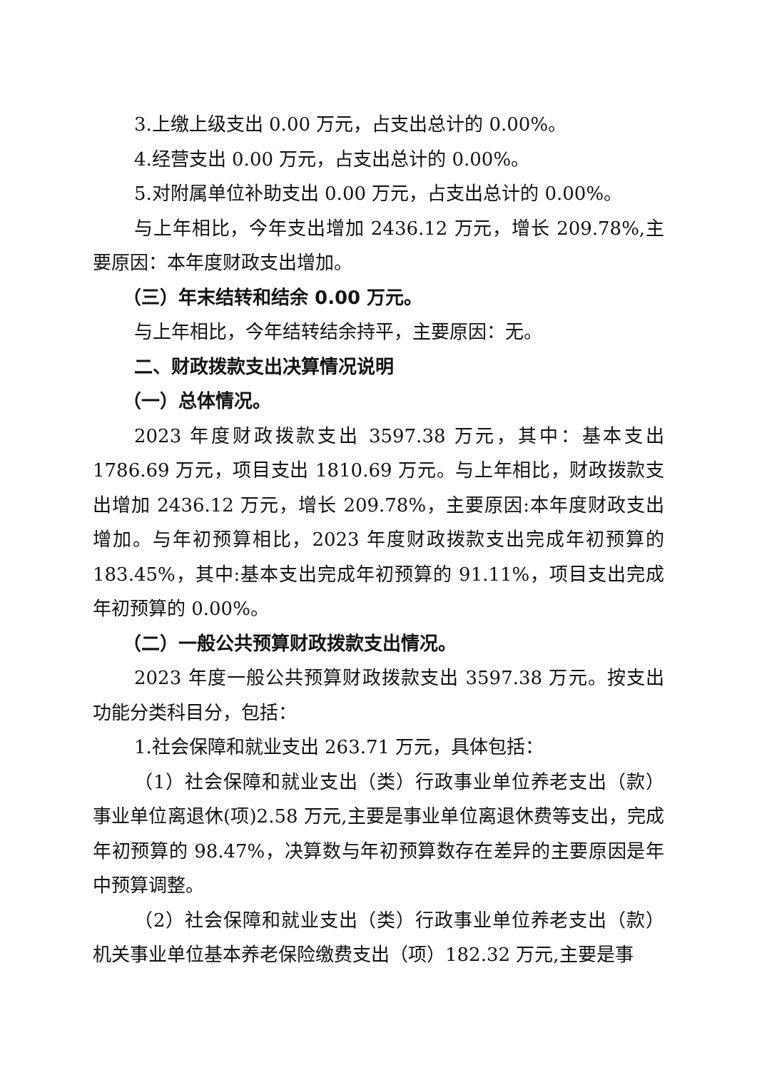3.上缴上级支出 0.00 万元，占支出总计的 0.00%。
4.经营支出 0.00 万元，占支出总计的 0.00%。
5.对附属单位补助支出 0.00 万元，占支出总计的 0.00%。
与上年相比，今年支出增加 2436.12 万元，增长 209.78%,主要原因：本年度财政支出增加。
（三）年末结转和结余 0.00 万元。
与上年相比，今年结转结余持平，主要原因：无。
二、财政拨款支出决算情况说明
（一）总体情况。
2023 年度财政拨款支出 3597.38 万元，其中：基本支出 1786.69 万元，项目支出 1810.69 万元。与上年相比，财政拨款支出增加 2436.12 万元，增长 209.78%，主要原因:本年度财政支出增加。与年初预算相比，2023 年度财政拨款支出完成年初预算的 183.45%，其中:基本支出完成年初预算的 91.11%，项目支出完成年初预算的 0.00%。
（二）一般公共预算财政拨款支出情况。
2023 年度一般公共预算财政拨款支出 3597.38 万元。按支出功能分类科目分，包括：
1.社会保障和就业支出 263.71 万元，具体包括：
（1）社会保障和就业支出（类）行政事业单位养老支出（款）事业单位离退休(项)2.58 万元,主要是事业单位离退休费等支出，完成年初预算的 98.47%，决算数与年初预算数存在差异的主要原因是年中预算调整。
（2）社会保障和就业支出（类）行政事业单位养老支出（款）机关事业单位基本养老保险缴费支出（项）182.32 万元,主要是事